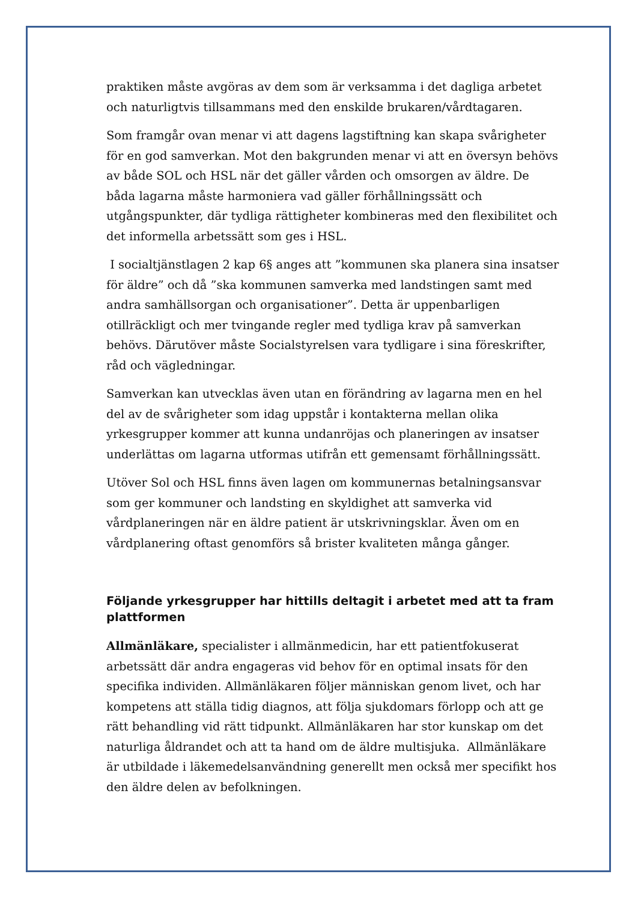praktiken måste avgöras av dem som är verksamma i det dagliga arbetet och naturligtvis tillsammans med den enskilde brukaren/vårdtagaren.
Som framgår ovan menar vi att dagens lagstiftning kan skapa svårigheter för en god samverkan. Mot den bakgrunden menar vi att en översyn behövs av både SOL och HSL när det gäller vården och omsorgen av äldre. De båda lagarna måste harmoniera vad gäller förhållningssätt och utgångspunkter, där tydliga rättigheter kombineras med den flexibilitet och det informella arbetssätt som ges i HSL.
I socialtjänstlagen 2 kap 6§ anges att ”kommunen ska planera sina insatser för äldre” och då ”ska kommunen samverka med landstingen samt med andra samhällsorgan och organisationer”. Detta är uppenbarligen otillräckligt och mer tvingande regler med tydliga krav på samverkan behövs. Därutöver måste Socialstyrelsen vara tydligare i sina föreskrifter, råd och vägledningar.
Samverkan kan utvecklas även utan en förändring av lagarna men en hel del av de svårigheter som idag uppstår i kontakterna mellan olika yrkesgrupper kommer att kunna undanröjas och planeringen av insatser underlättas om lagarna utformas utifrån ett gemensamt förhållningssätt.
Utöver Sol och HSL finns även lagen om kommunernas betalningsansvar som ger kommuner och landsting en skyldighet att samverka vid vårdplaneringen när en äldre patient är utskrivningsklar. Även om en vårdplanering oftast genomförs så brister kvaliteten många gånger.
Följande yrkesgrupper har hittills deltagit i arbetet med att ta fram plattformen
Allmänläkare, specialister i allmänmedicin, har ett patientfokuserat arbetssätt där andra engageras vid behov för en optimal insats för den specifika individen. Allmänläkaren följer människan genom livet, och har kompetens att ställa tidig diagnos, att följa sjukdomars förlopp och att ge rätt behandling vid rätt tidpunkt. Allmänläkaren har stor kunskap om det naturliga åldrandet och att ta hand om de äldre multisjuka. Allmänläkare är utbildade i läkemedelsanvändning generellt men också mer specifikt hos den äldre delen av befolkningen.